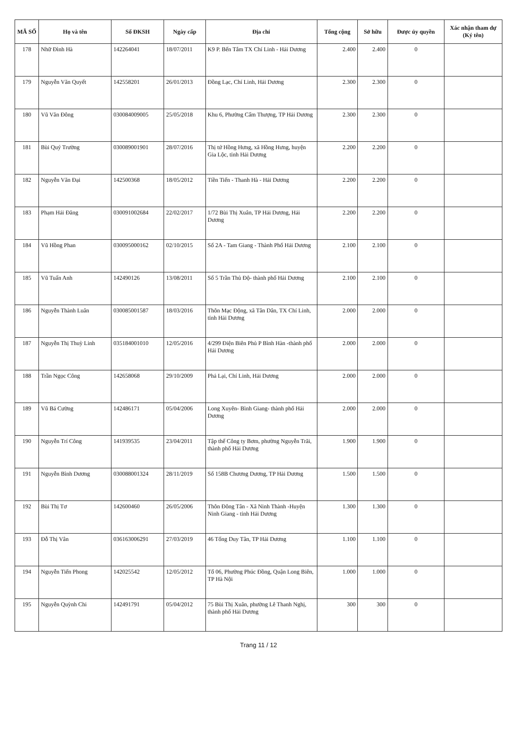| MÃ SỐ | Họ và tên | Số ĐKSH | Ngày cấp | Địa chỉ | Tổng cộng | Sở hữu | Được ủy quyền | Xác nhận tham dự (Ký tên) |
| --- | --- | --- | --- | --- | --- | --- | --- | --- |
| 178 | Nhữ Đình Hà | 142264041 | 18/07/2011 | K9 P. Bến Tắm TX Chí Linh - Hải Dương | 2.400 | 2.400 | 0 | |
| 179 | Nguyễn Văn Quyết | 142558201 | 26/01/2013 | Đồng Lạc, Chí Linh, Hải Dương | 2.300 | 2.300 | 0 | |
| 180 | Vũ Văn Đông | 030084009005 | 25/05/2018 | Khu 6, Phường Cẩm Thượng, TP Hải Dương | 2.300 | 2.300 | 0 | |
| 181 | Bùi Quý Trường | 030089001901 | 28/07/2016 | Thị tứ Hồng Hưng, xã Hồng Hưng, huyện Gia Lộc, tỉnh Hải Dương | 2.200 | 2.200 | 0 | |
| 182 | Nguyễn Văn Đại | 142500368 | 18/05/2012 | Tiền Tiến - Thanh Hà - Hải Dương | 2.200 | 2.200 | 0 | |
| 183 | Phạm Hải Đăng | 030091002684 | 22/02/2017 | 1/72 Bùi Thị Xuân, TP Hải Dương, Hải Dương | 2.200 | 2.200 | 0 | |
| 184 | Vũ Hồng Phan | 030095000162 | 02/10/2015 | Số 2A - Tam Giang - Thành Phố Hải Dương | 2.100 | 2.100 | 0 | |
| 185 | Vũ Tuấn Anh | 142490126 | 13/08/2011 | Số 5 Trần Thủ Độ- thành phố Hải Dương | 2.100 | 2.100 | 0 | |
| 186 | Nguyễn Thành Luân | 030085001587 | 18/03/2016 | Thôn Mạc Động, xã Tân Dân, TX Chí Linh, tỉnh Hải Dương | 2.000 | 2.000 | 0 | |
| 187 | Nguyễn Thị Thuỳ Linh | 035184001010 | 12/05/2016 | 4/299 Điện Biên Phủ P Bình Hàn -thành phố Hải Dương | 2.000 | 2.000 | 0 | |
| 188 | Trần Ngọc Công | 142658068 | 29/10/2009 | Phả Lại, Chí Linh, Hải Dương | 2.000 | 2.000 | 0 | |
| 189 | Vũ Bá Cường | 142486171 | 05/04/2006 | Long Xuyên- Bình Giang- thành phố Hải Dương | 2.000 | 2.000 | 0 | |
| 190 | Nguyễn Trí Công | 141939535 | 23/04/2011 | Tập thể Công ty Bơm, phường Nguyễn Trãi, thành phố Hải Dương | 1.900 | 1.900 | 0 | |
| 191 | Nguyễn Bình Dương | 030088001324 | 28/11/2019 | Số 158B Chương Dương, TP Hải Dương | 1.500 | 1.500 | 0 | |
| 192 | Bùi Thị Tơ | 142600460 | 26/05/2006 | Thôn Đông Tân - Xã Ninh Thành -Huyện Ninh Giang - tỉnh Hải Dương | 1.300 | 1.300 | 0 | |
| 193 | Đỗ Thị Vân | 036163006291 | 27/03/2019 | 46 Tống Duy Tân, TP Hải Dương | 1.100 | 1.100 | 0 | |
| 194 | Nguyễn Tiến Phong | 142025542 | 12/05/2012 | Tổ 06, Phường Phúc Đồng, Quận Long Biên, TP Hà Nội | 1.000 | 1.000 | 0 | |
| 195 | Nguyễn Quỳnh Chi | 142491791 | 05/04/2012 | 75 Bùi Thị Xuân, phường Lê Thanh Nghị, thành phố Hải Dương | 300 | 300 | 0 | |
Trang 11 / 12